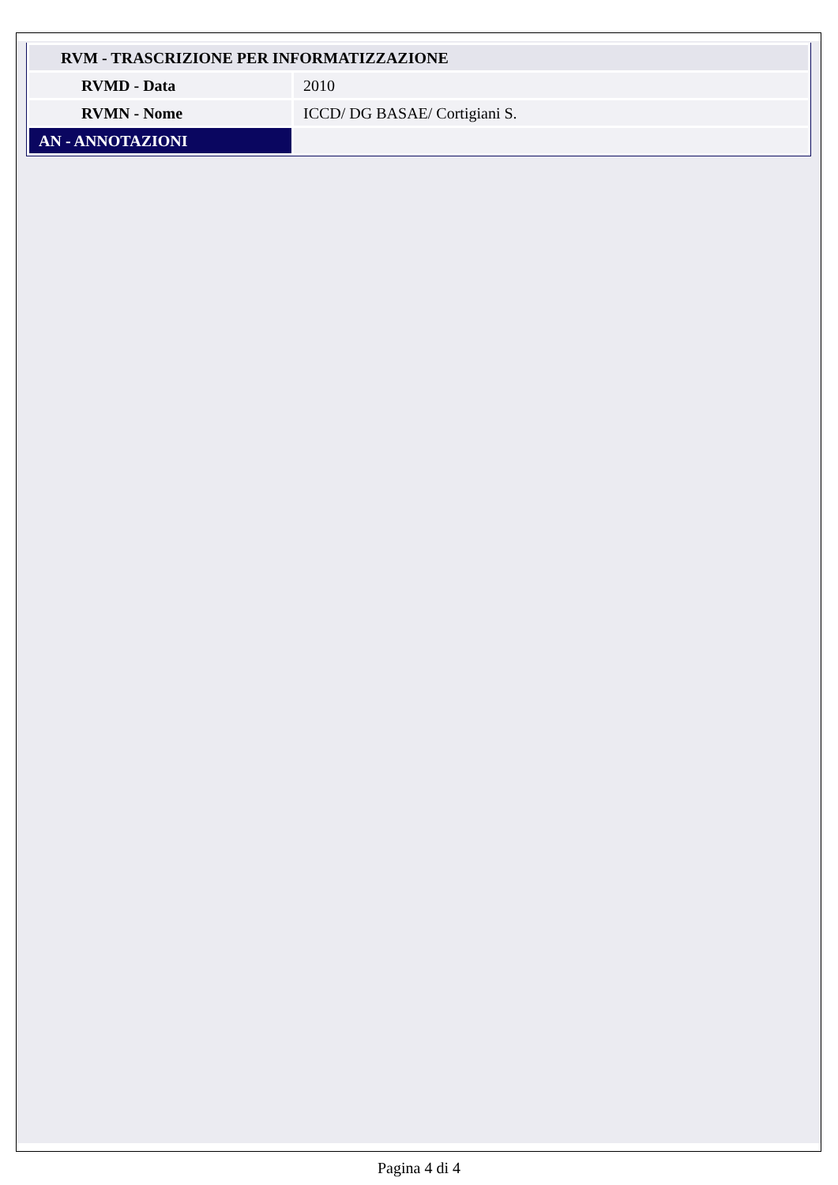| RVM - TRASCRIZIONE PER INFORMATIZZAZIONE | |
| RVMD - Data | 2010 |
| RVMN - Nome | ICCD/ DG BASAE/ Cortigiani S. |
| AN - ANNOTAZIONI | |
Pagina 4 di 4